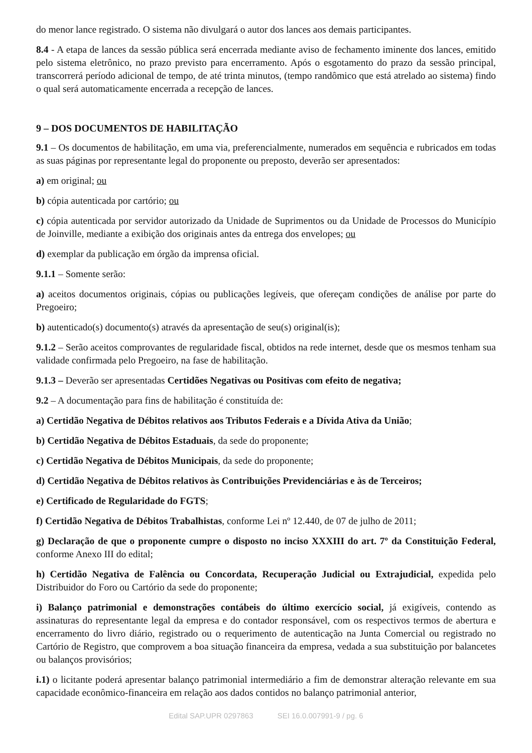do menor lance registrado. O sistema não divulgará o autor dos lances aos demais participantes.
8.4 - A etapa de lances da sessão pública será encerrada mediante aviso de fechamento iminente dos lances, emitido pelo sistema eletrônico, no prazo previsto para encerramento. Após o esgotamento do prazo da sessão principal, transcorrerá período adicional de tempo, de até trinta minutos, (tempo randômico que está atrelado ao sistema) findo o qual será automaticamente encerrada a recepção de lances.
9 – DOS DOCUMENTOS DE HABILITAÇÃO
9.1 – Os documentos de habilitação, em uma via, preferencialmente, numerados em sequência e rubricados em todas as suas páginas por representante legal do proponente ou preposto, deverão ser apresentados:
a) em original; ou
b) cópia autenticada por cartório; ou
c) cópia autenticada por servidor autorizado da Unidade de Suprimentos ou da Unidade de Processos do Município de Joinville, mediante a exibição dos originais antes da entrega dos envelopes; ou
d) exemplar da publicação em órgão da imprensa oficial.
9.1.1 – Somente serão:
a) aceitos documentos originais, cópias ou publicações legíveis, que ofereçam condições de análise por parte do Pregoeiro;
b) autenticado(s) documento(s) através da apresentação de seu(s) original(is);
9.1.2 – Serão aceitos comprovantes de regularidade fiscal, obtidos na rede internet, desde que os mesmos tenham sua validade confirmada pelo Pregoeiro, na fase de habilitação.
9.1.3 – Deverão ser apresentadas Certidões Negativas ou Positivas com efeito de negativa;
9.2 – A documentação para fins de habilitação é constituída de:
a) Certidão Negativa de Débitos relativos aos Tributos Federais e a Dívida Ativa da União;
b) Certidão Negativa de Débitos Estaduais, da sede do proponente;
c) Certidão Negativa de Débitos Municipais, da sede do proponente;
d) Certidão Negativa de Débitos relativos às Contribuições Previdenciárias e às de Terceiros;
e) Certificado de Regularidade do FGTS;
f) Certidão Negativa de Débitos Trabalhistas, conforme Lei nº 12.440, de 07 de julho de 2011;
g) Declaração de que o proponente cumpre o disposto no inciso XXXIII do art. 7º da Constituição Federal, conforme Anexo III do edital;
h) Certidão Negativa de Falência ou Concordata, Recuperação Judicial ou Extrajudicial, expedida pelo Distribuidor do Foro ou Cartório da sede do proponente;
i) Balanço patrimonial e demonstrações contábeis do último exercício social, já exigíveis, contendo as assinaturas do representante legal da empresa e do contador responsável, com os respectivos termos de abertura e encerramento do livro diário, registrado ou o requerimento de autenticação na Junta Comercial ou registrado no Cartório de Registro, que comprovem a boa situação financeira da empresa, vedada a sua substituição por balancetes ou balanços provisórios;
i.1) o licitante poderá apresentar balanço patrimonial intermediário a fim de demonstrar alteração relevante em sua capacidade econômico-financeira em relação aos dados contidos no balanço patrimonial anterior,
Edital SAP.UPR 0297863 SEI 16.0.007991-9 / pg. 6